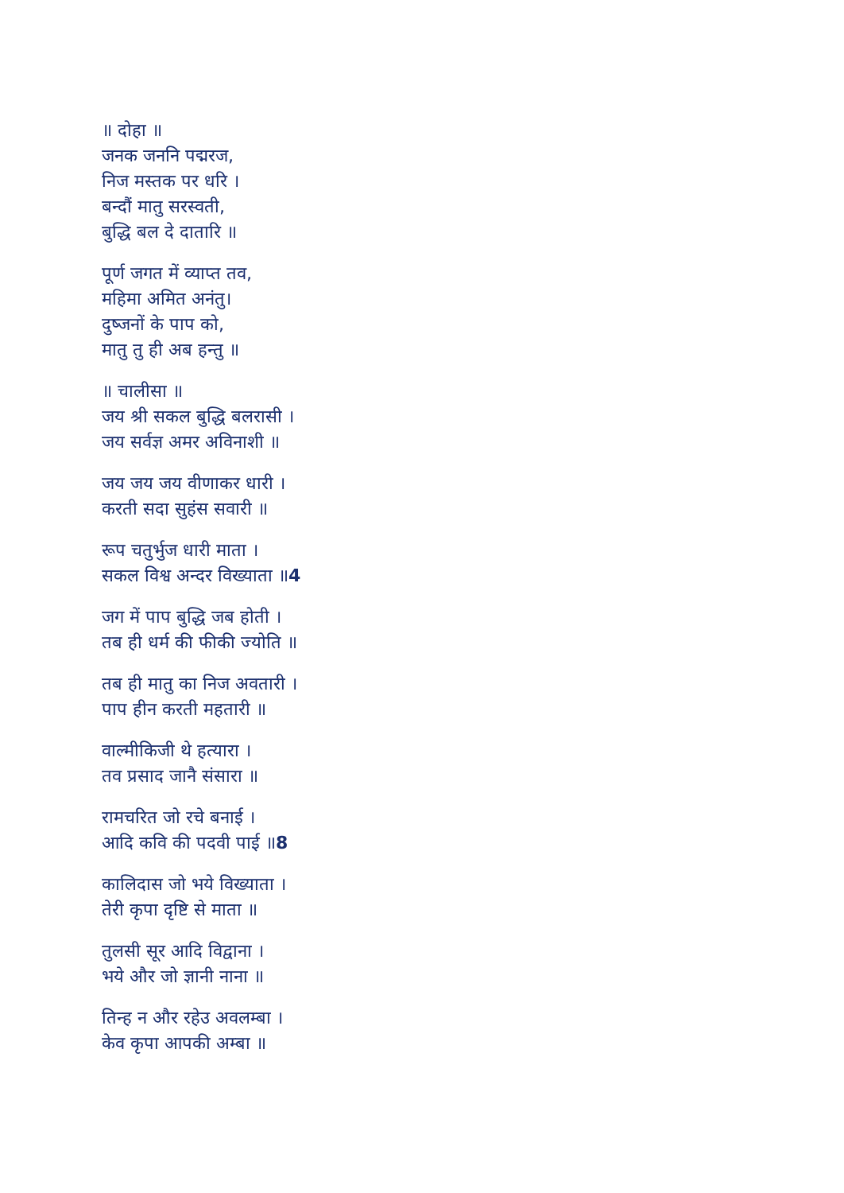॥ दोहा ॥
जनक जननि पद्मरज,
निज मस्तक पर धरि ।
बन्दौं मातु सरस्वती,
बुद्धि बल दे दातारि ॥
पूर्ण जगत में व्याप्त तव,
महिमा अमित अनंतु।
दुष्जनों के पाप को,
मातु तु ही अब हन्तु ॥
॥ चालीसा ॥
जय श्री सकल बुद्धि बलरासी ।
जय सर्वज्ञ अमर अविनाशी ॥
जय जय जय वीणाकर धारी ।
करती सदा सुहंस सवारी ॥
रूप चतुर्भुज धारी माता ।
सकल विश्व अन्दर विख्याता ॥4
जग में पाप बुद्धि जब होती ।
तब ही धर्म की फीकी ज्योति ॥
तब ही मातु का निज अवतारी ।
पाप हीन करती महतारी ॥
वाल्मीकिजी थे हत्यारा ।
तव प्रसाद जानै संसारा ॥
रामचरित जो रचे बनाई ।
आदि कवि की पदवी पाई ॥8
कालिदास जो भये विख्याता ।
तेरी कृपा दृष्टि से माता ॥
तुलसी सूर आदि विद्वाना ।
भये और जो ज्ञानी नाना ॥
तिन्ह न और रहेउ अवलम्बा ।
केव कृपा आपकी अम्बा ॥